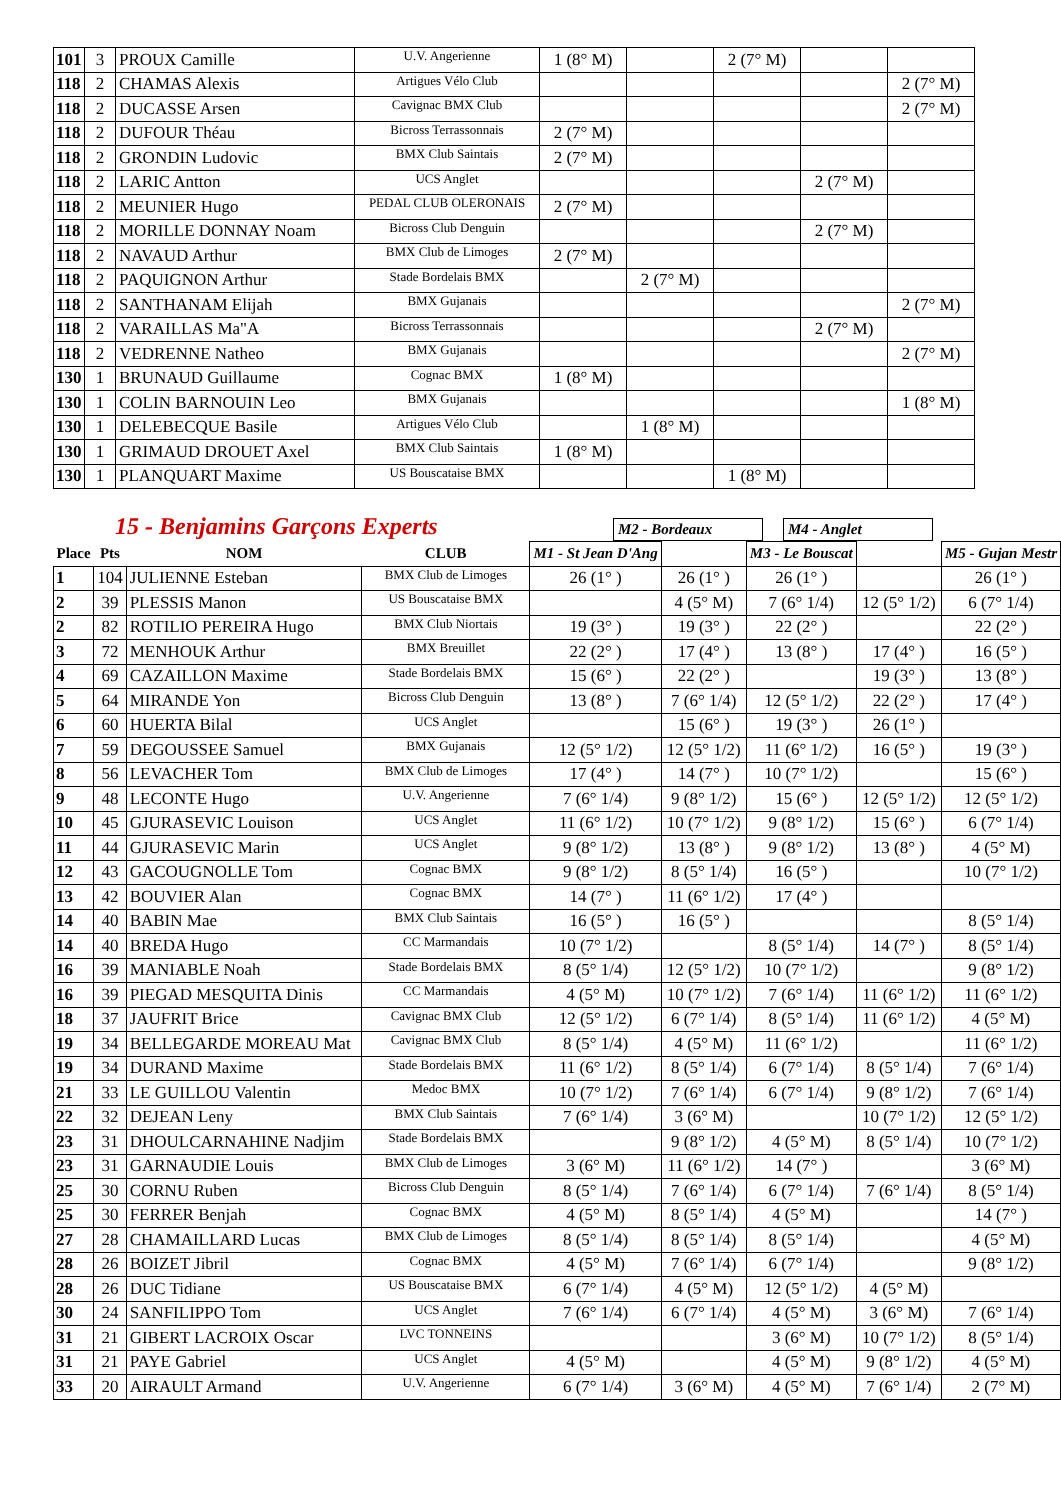| 101 | 3 | PROUX Camille | U.V. Angerienne | 1 (8° M) | | 2 (7° M) | | |
| 118 | 2 | CHAMAS Alexis | Artigues Vélo Club | | | | | 2 (7° M) |
| 118 | 2 | DUCASSE Arsen | Cavignac BMX Club | | | | | 2 (7° M) |
| 118 | 2 | DUFOUR Théau | Bicross Terrassonnais | 2 (7° M) | | | | |
| 118 | 2 | GRONDIN Ludovic | BMX Club Saintais | 2 (7° M) | | | | |
| 118 | 2 | LARIC Antton | UCS Anglet | | | | 2 (7° M) | |
| 118 | 2 | MEUNIER Hugo | PEDAL CLUB OLERONAIS | 2 (7° M) | | | | |
| 118 | 2 | MORILLE DONNAY Noam | Bicross Club Denguin | | | | 2 (7° M) | |
| 118 | 2 | NAVAUD Arthur | BMX Club de Limoges | 2 (7° M) | | | | |
| 118 | 2 | PAQUIGNON Arthur | Stade Bordelais BMX | | 2 (7° M) | | | |
| 118 | 2 | SANTHANAM Elijah | BMX Gujanais | | | | | 2 (7° M) |
| 118 | 2 | VARAILLAS Ma"A | Bicross Terrassonnais | | | | 2 (7° M) | |
| 118 | 2 | VEDRENNE Natheo | BMX Gujanais | | | | | 2 (7° M) |
| 130 | 1 | BRUNAUD Guillaume | Cognac BMX | 1 (8° M) | | | | |
| 130 | 1 | COLIN BARNOUIN Leo | BMX Gujanais | | | | | 1 (8° M) |
| 130 | 1 | DELEBECQUE Basile | Artigues Vélo Club | | 1 (8° M) | | | |
| 130 | 1 | GRIMAUD DROUET Axel | BMX Club Saintais | 1 (8° M) | | | | |
| 130 | 1 | PLANQUART Maxime | US Bouscataise BMX | | | 1 (8° M) | | |
15 - Benjamins Garçons Experts M2 - Bordeaux M4 - Anglet
| Place | Pts | NOM | CLUB | M1 - St Jean D'Ang | | M3 - Le Bouscat | | M5 - Gujan Mestr |
| --- | --- | --- | --- | --- | --- | --- | --- | --- |
| 1 | 104 | JULIENNE Esteban | BMX Club de Limoges | 26 (1° ) | 26 (1° ) | 26 (1° ) | | 26 (1° ) |
| 2 | 39 | PLESSIS Manon | US Bouscataise BMX | | 4 (5° M) | 7 (6° 1/4) | 12 (5° 1/2) | 6 (7° 1/4) |
| 2 | 82 | ROTILIO PEREIRA Hugo | BMX Club Niortais | 19 (3° ) | 19 (3° ) | 22 (2° ) | | 22 (2° ) |
| 3 | 72 | MENHOUK Arthur | BMX Breuillet | 22 (2° ) | 17 (4° ) | 13 (8° ) | 17 (4° ) | 16 (5° ) |
| 4 | 69 | CAZAILLON Maxime | Stade Bordelais BMX | 15 (6° ) | 22 (2° ) | | 19 (3° ) | 13 (8° ) |
| 5 | 64 | MIRANDE Yon | Bicross Club Denguin | 13 (8° ) | 7 (6° 1/4) | 12 (5° 1/2) | 22 (2° ) | 17 (4° ) |
| 6 | 60 | HUERTA Bilal | UCS Anglet | | 15 (6° ) | 19 (3° ) | 26 (1° ) | |
| 7 | 59 | DEGOUSSEE Samuel | BMX Gujanais | 12 (5° 1/2) | 12 (5° 1/2) | 11 (6° 1/2) | 16 (5° ) | 19 (3° ) |
| 8 | 56 | LEVACHER Tom | BMX Club de Limoges | 17 (4° ) | 14 (7° ) | 10 (7° 1/2) | | 15 (6° ) |
| 9 | 48 | LECONTE Hugo | U.V. Angerienne | 7 (6° 1/4) | 9 (8° 1/2) | 15 (6° ) | 12 (5° 1/2) | 12 (5° 1/2) |
| 10 | 45 | GJURASEVIC Louison | UCS Anglet | 11 (6° 1/2) | 10 (7° 1/2) | 9 (8° 1/2) | 15 (6° ) | 6 (7° 1/4) |
| 11 | 44 | GJURASEVIC Marin | UCS Anglet | 9 (8° 1/2) | 13 (8° ) | 9 (8° 1/2) | 13 (8° ) | 4 (5° M) |
| 12 | 43 | GACOUGNOLLE Tom | Cognac BMX | 9 (8° 1/2) | 8 (5° 1/4) | 16 (5° ) | | 10 (7° 1/2) |
| 13 | 42 | BOUVIER Alan | Cognac BMX | 14 (7° ) | 11 (6° 1/2) | 17 (4° ) | | |
| 14 | 40 | BABIN Mae | BMX Club Saintais | 16 (5° ) | 16 (5° ) | | | 8 (5° 1/4) |
| 14 | 40 | BREDA Hugo | CC Marmandais | 10 (7° 1/2) | | 8 (5° 1/4) | 14 (7° ) | 8 (5° 1/4) |
| 16 | 39 | MANIABLE Noah | Stade Bordelais BMX | 8 (5° 1/4) | 12 (5° 1/2) | 10 (7° 1/2) | | 9 (8° 1/2) |
| 16 | 39 | PIEGAD MESQUITA Dinis | CC Marmandais | 4 (5° M) | 10 (7° 1/2) | 7 (6° 1/4) | 11 (6° 1/2) | 11 (6° 1/2) |
| 18 | 37 | JAUFRIT Brice | Cavignac BMX Club | 12 (5° 1/2) | 6 (7° 1/4) | 8 (5° 1/4) | 11 (6° 1/2) | 4 (5° M) |
| 19 | 34 | BELLEGARDE MOREAU Mat | Cavignac BMX Club | 8 (5° 1/4) | 4 (5° M) | 11 (6° 1/2) | | 11 (6° 1/2) |
| 19 | 34 | DURAND Maxime | Stade Bordelais BMX | 11 (6° 1/2) | 8 (5° 1/4) | 6 (7° 1/4) | 8 (5° 1/4) | 7 (6° 1/4) |
| 21 | 33 | LE GUILLOU Valentin | Medoc BMX | 10 (7° 1/2) | 7 (6° 1/4) | 6 (7° 1/4) | 9 (8° 1/2) | 7 (6° 1/4) |
| 22 | 32 | DEJEAN Leny | BMX Club Saintais | 7 (6° 1/4) | 3 (6° M) | | 10 (7° 1/2) | 12 (5° 1/2) |
| 23 | 31 | DHOULCARNAHINE Nadjim | Stade Bordelais BMX | | 9 (8° 1/2) | 4 (5° M) | 8 (5° 1/4) | 10 (7° 1/2) |
| 23 | 31 | GARNAUDIE Louis | BMX Club de Limoges | 3 (6° M) | 11 (6° 1/2) | 14 (7° ) | | 3 (6° M) |
| 25 | 30 | CORNU Ruben | Bicross Club Denguin | 8 (5° 1/4) | 7 (6° 1/4) | 6 (7° 1/4) | 7 (6° 1/4) | 8 (5° 1/4) |
| 25 | 30 | FERRER Benjah | Cognac BMX | 4 (5° M) | 8 (5° 1/4) | 4 (5° M) | | 14 (7° ) |
| 27 | 28 | CHAMAILLARD Lucas | BMX Club de Limoges | 8 (5° 1/4) | 8 (5° 1/4) | 8 (5° 1/4) | | 4 (5° M) |
| 28 | 26 | BOIZET Jibril | Cognac BMX | 4 (5° M) | 7 (6° 1/4) | 6 (7° 1/4) | | 9 (8° 1/2) |
| 28 | 26 | DUC Tidiane | US Bouscataise BMX | 6 (7° 1/4) | 4 (5° M) | 12 (5° 1/2) | 4 (5° M) | |
| 30 | 24 | SANFILIPPO Tom | UCS Anglet | 7 (6° 1/4) | 6 (7° 1/4) | 4 (5° M) | 3 (6° M) | 7 (6° 1/4) |
| 31 | 21 | GIBERT LACROIX Oscar | LVC TONNEINS | | | 3 (6° M) | 10 (7° 1/2) | 8 (5° 1/4) |
| 31 | 21 | PAYE Gabriel | UCS Anglet | 4 (5° M) | | 4 (5° M) | 9 (8° 1/2) | 4 (5° M) |
| 33 | 20 | AIRAULT Armand | U.V. Angerienne | 6 (7° 1/4) | 3 (6° M) | 4 (5° M) | 7 (6° 1/4) | 2 (7° M) |